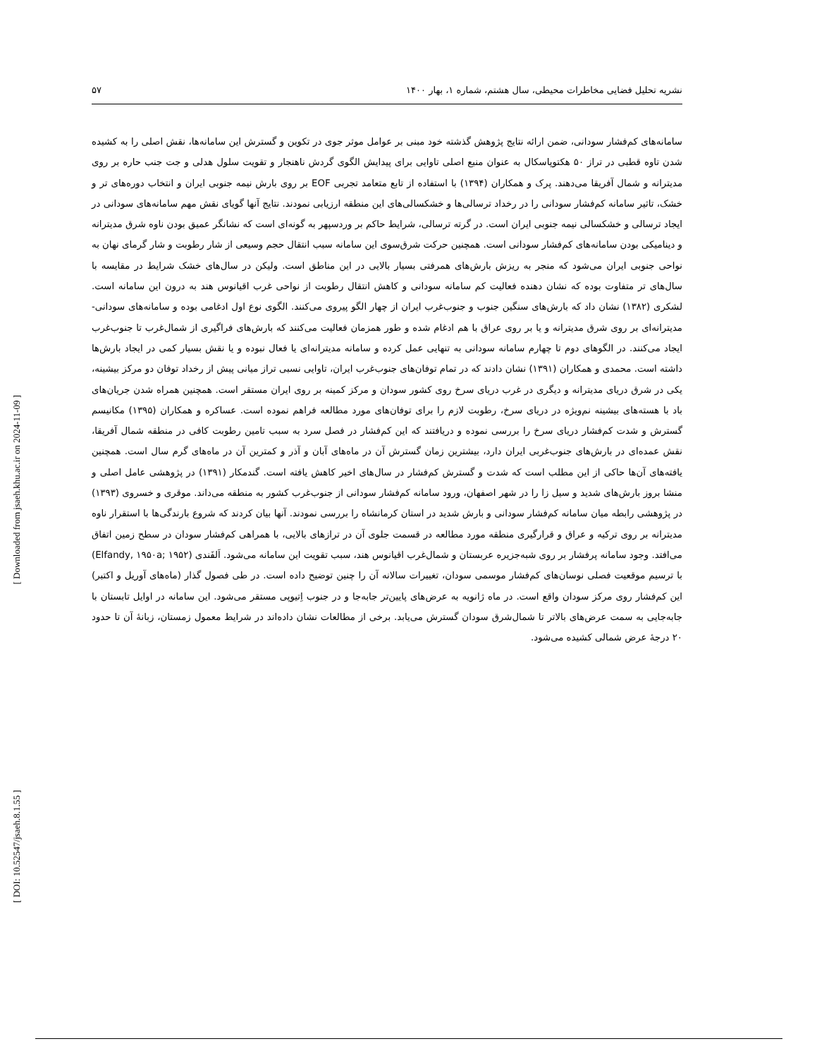نشریه تحلیل فضایی مخاطرات محیطی، سال هشتم، شماره ۱، بهار ۱۴۰۰ ۵۷
[ Downloaded from jsaeh.khu.ac.ir on 2024-11-09 ]
[ DOI: 10.52547/jsaeh.8.1.55 ]
سامانه‌های کم‌فشار سودانی، ضمن ارائه نتایج پژوهش گذشته خود مبنی بر عوامل موثر جوی در تکوین و گسترش این سامانه‌ها، نقش اصلی را به کشیده شدن تاوه قطبی در تراز ۵۰ هکتوپاسکال به عنوان منبع اصلی تاوایی برای پیدایش الگوی گردش ناهنجار و تقویت سلول هدلی و جت جنب حاره بر روی مدیترانه و شمال آفریقا می‌دهند. پرک و همکاران (۱۳۹۴) با استفاده از تابع متعامد تجربی EOF بر روی بارش نیمه جنوبی ایران و انتخاب دوره‌های تر و خشک، تاثیر سامانه کم‌فشار سودانی را در رخداد ترسالی‌ها و خشکسالی‌های این منطقه ارزیابی نمودند. نتایج آنها گویای نقش مهم سامانه‌های سودانی در ایجاد ترسالی و خشکسالی نیمه جنوبی ایران است. در گرته ترسالی، شرایط حاکم بر وردسپهر به گونه‌ای است که نشانگر عمیق بودن ناوه شرق مدیترانه و دینامیکی بودن سامانه‌های کم‌فشار سودانی است. همچنین حرکت شرق‌سوی این سامانه سبب انتقال حجم وسیعی از شار رطوبت و شار گرمای نهان به نواحی جنوبی ایران می‌شود که منجر به ریزش بارش‌های همرفتی بسیار بالایی در این مناطق است. ولیکن در سال‌های خشک شرایط در مقایسه با سال‌های تر متفاوت بوده که نشان دهنده فعالیت کم سامانه سودانی و کاهش انتقال رطوبت از نواحی غرب اقیانوس هند به درون این سامانه است. لشکری (۱۳۸۲) نشان داد که بارش‌های سنگین جنوب و جنوب‌غرب ایران از چهار الگو پیروی می‌کنند. الگوی نوع اول ادغامی بوده و سامانه‌های سودانی-مدیترانه‌ای بر روی شرق مدیترانه و یا بر روی عراق با هم ادغام شده و طور همزمان فعالیت می‌کنند که بارش‌های فراگیری از شمال‌غرب تا جنوب‌غرب ایجاد می‌کنند. در الگوهای دوم تا چهارم سامانه سودانی به تنهایی عمل کرده و سامانه مدیترانه‌ای یا فعال نبوده و یا نقش بسیار کمی در ایجاد بارش‌ها داشته است. محمدی و همکاران (۱۳۹۱) نشان دادند که در تمام توفان‌های جنوب‌غرب ایران، تاوایی نسبی تراز میانی پیش از رخداد توفان دو مرکز بیشینه، یکی در شرق دریای مدیترانه و دیگری در غرب دریای سرخ روی کشور سودان و مرکز کمینه بر روی ایران مستقر است. همچنین همراه شدن جریان‌های باد با هسته‌های بیشینه نم‌ویژه در دریای سرخ، رطوبت لازم را برای توفان‌های مورد مطالعه فراهم نموده است. عساکره و همکاران (۱۳۹۵) مکانیسم گسترش و شدت کم‌فشار دریای سرخ را بررسی نموده و دریافتند که این کم‌فشار در فصل سرد به سبب تامین رطوبت کافی در منطقه شمال آفریقا، نقش عمده‌ای در بارش‌های جنوب‌غربی ایران دارد، بیشترین زمان گسترش آن در ماه‌های آبان و آذر و کمترین آن در ماه‌های گرم سال است. همچنین یافته‌های آن‌ها حاکی از این مطلب است که شدت و گسترش کم‌فشار در سال‌های اخیر کاهش یافته است. گندمکار (۱۳۹۱) در پژوهشی عامل اصلی و منشا بروز بارش‌های شدید و سیل زا را در شهر اصفهان، ورود سامانه کم‌فشار سودانی از جنوب‌غرب کشور به منطقه می‌داند. موقری و خسروی (۱۳۹۳) در پژوهشی رابطه میان سامانه کم‌فشار سودانی و بارش شدید در استان کرمانشاه را بررسی نمودند. آنها بیان کردند که شروع بارندگی‌ها با استقرار ناوه مدیترانه بر روی ترکیه و عراق و قرارگیری منطقه مورد مطالعه در قسمت جلوی آن در ترازهای بالایی، با همراهی کم‌فشار سودان در سطح زمین اتفاق می‌افتد. وجود سامانه پرفشار بر روی شبه‌جزیره عربستان و شمال‌غرب اقیانوس هند، سبب تقویت این سامانه می‌شود. اَلفَندی (Elfandy, ۱۹۵۰a; ۱۹۵۲) با ترسیم موقعیت فصلی نوسان‌های کم‌فشار موسمی سودان، تغییرات سالانه آن را چنین توضیح داده است. در طی فصول گذار (ماه‌های آوریل و اکتبر) این کم‌فشار روی مرکز سودان واقع است. در ماه ژانویه به عرض‌های پایین‌تر جابه‌جا و در جنوب اِتیوپی مستقر می‌شود. این سامانه در اوایل تابستان با جابه‌جایی به سمت عرض‌های بالاتر تا شمال‌شرق سودان گسترش می‌یابد. برخی از مطالعات نشان داده‌اند در شرایط معمول زمستان، زبانهٔ آن تا حدود ۲۰ درجهٔ عرض شمالی کشیده می‌شود.